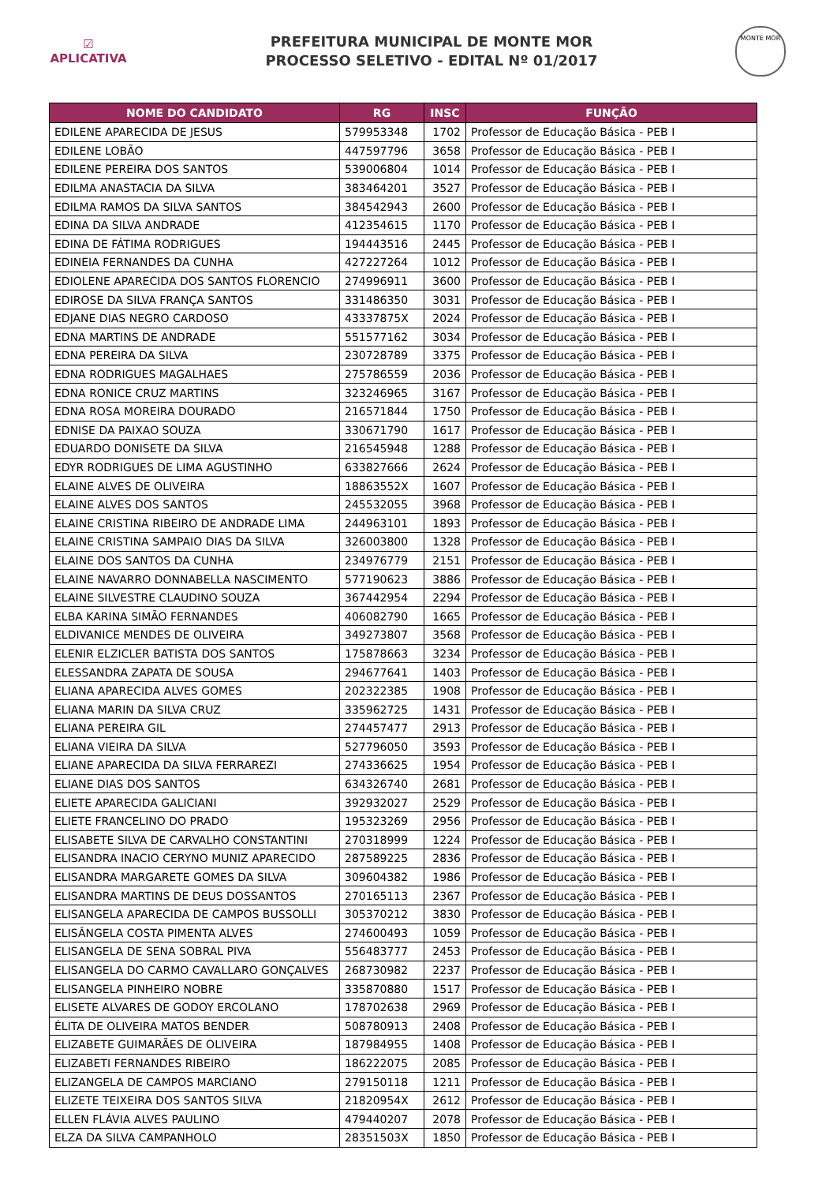☑
APLICATIVA
PREFEITURA MUNICIPAL DE MONTE MOR
PROCESSO SELETIVO - EDITAL Nº 01/2017
MONTE MOR
| NOME DO CANDIDATO | RG | INSC | FUNÇÃO |
| --- | --- | --- | --- |
| EDILENE APARECIDA DE JESUS | 579953348 | 1702 | Professor de Educação Básica - PEB I |
| EDILENE LOBÃO | 447597796 | 3658 | Professor de Educação Básica - PEB I |
| EDILENE PEREIRA DOS SANTOS | 539006804 | 1014 | Professor de Educação Básica - PEB I |
| EDILMA ANASTACIA DA SILVA | 383464201 | 3527 | Professor de Educação Básica - PEB I |
| EDILMA RAMOS DA SILVA SANTOS | 384542943 | 2600 | Professor de Educação Básica - PEB I |
| EDINA DA SILVA ANDRADE | 412354615 | 1170 | Professor de Educação Básica - PEB I |
| EDINA DE FÁTIMA RODRIGUES | 194443516 | 2445 | Professor de Educação Básica - PEB I |
| EDINEIA FERNANDES DA CUNHA | 427227264 | 1012 | Professor de Educação Básica - PEB I |
| EDIOLENE APARECIDA DOS SANTOS FLORENCIO | 274996911 | 3600 | Professor de Educação Básica - PEB I |
| EDIROSE DA SILVA FRANÇA SANTOS | 331486350 | 3031 | Professor de Educação Básica - PEB I |
| EDJANE DIAS NEGRO CARDOSO | 43337875X | 2024 | Professor de Educação Básica - PEB I |
| EDNA MARTINS DE ANDRADE | 551577162 | 3034 | Professor de Educação Básica - PEB I |
| EDNA PEREIRA DA SILVA | 230728789 | 3375 | Professor de Educação Básica - PEB I |
| EDNA RODRIGUES MAGALHAES | 275786559 | 2036 | Professor de Educação Básica - PEB I |
| EDNA RONICE CRUZ MARTINS | 323246965 | 3167 | Professor de Educação Básica - PEB I |
| EDNA ROSA MOREIRA DOURADO | 216571844 | 1750 | Professor de Educação Básica - PEB I |
| EDNISE DA PAIXAO SOUZA | 330671790 | 1617 | Professor de Educação Básica - PEB I |
| EDUARDO DONISETE DA SILVA | 216545948 | 1288 | Professor de Educação Básica - PEB I |
| EDYR RODRIGUES DE LIMA AGUSTINHO | 633827666 | 2624 | Professor de Educação Básica - PEB I |
| ELAINE ALVES DE OLIVEIRA | 18863552X | 1607 | Professor de Educação Básica - PEB I |
| ELAINE ALVES DOS SANTOS | 245532055 | 3968 | Professor de Educação Básica - PEB I |
| ELAINE CRISTINA RIBEIRO DE ANDRADE LIMA | 244963101 | 1893 | Professor de Educação Básica - PEB I |
| ELAINE CRISTINA SAMPAIO DIAS DA SILVA | 326003800 | 1328 | Professor de Educação Básica - PEB I |
| ELAINE DOS SANTOS DA CUNHA | 234976779 | 2151 | Professor de Educação Básica - PEB I |
| ELAINE NAVARRO DONNABELLA NASCIMENTO | 577190623 | 3886 | Professor de Educação Básica - PEB I |
| ELAINE SILVESTRE CLAUDINO SOUZA | 367442954 | 2294 | Professor de Educação Básica - PEB I |
| ELBA KARINA SIMÃO FERNANDES | 406082790 | 1665 | Professor de Educação Básica - PEB I |
| ELDIVANICE MENDES DE OLIVEIRA | 349273807 | 3568 | Professor de Educação Básica - PEB I |
| ELENIR ELZICLER BATISTA DOS SANTOS | 175878663 | 3234 | Professor de Educação Básica - PEB I |
| ELESSANDRA ZAPATA DE SOUSA | 294677641 | 1403 | Professor de Educação Básica - PEB I |
| ELIANA APARECIDA ALVES GOMES | 202322385 | 1908 | Professor de Educação Básica - PEB I |
| ELIANA MARIN DA SILVA CRUZ | 335962725 | 1431 | Professor de Educação Básica - PEB I |
| ELIANA PEREIRA GIL | 274457477 | 2913 | Professor de Educação Básica - PEB I |
| ELIANA VIEIRA DA SILVA | 527796050 | 3593 | Professor de Educação Básica - PEB I |
| ELIANE APARECIDA DA SILVA FERRAREZI | 274336625 | 1954 | Professor de Educação Básica - PEB I |
| ELIANE DIAS DOS SANTOS | 634326740 | 2681 | Professor de Educação Básica - PEB I |
| ELIETE APARECIDA GALICIANI | 392932027 | 2529 | Professor de Educação Básica - PEB I |
| ELIETE FRANCELINO DO PRADO | 195323269 | 2956 | Professor de Educação Básica - PEB I |
| ELISABETE SILVA DE CARVALHO CONSTANTINI | 270318999 | 1224 | Professor de Educação Básica - PEB I |
| ELISANDRA INACIO CERYNO MUNIZ APARECIDO | 287589225 | 2836 | Professor de Educação Básica - PEB I |
| ELISANDRA MARGARETE GOMES DA SILVA | 309604382 | 1986 | Professor de Educação Básica - PEB I |
| ELISANDRA MARTINS DE DEUS DOSSANTOS | 270165113 | 2367 | Professor de Educação Básica - PEB I |
| ELISANGELA APARECIDA DE CAMPOS BUSSOLLI | 305370212 | 3830 | Professor de Educação Básica - PEB I |
| ELISÂNGELA COSTA PIMENTA ALVES | 274600493 | 1059 | Professor de Educação Básica - PEB I |
| ELISANGELA DE SENA SOBRAL PIVA | 556483777 | 2453 | Professor de Educação Básica - PEB I |
| ELISANGELA DO CARMO CAVALLARO GONÇALVES | 268730982 | 2237 | Professor de Educação Básica - PEB I |
| ELISANGELA PINHEIRO NOBRE | 335870880 | 1517 | Professor de Educação Básica - PEB I |
| ELISETE ALVARES DE GODOY ERCOLANO | 178702638 | 2969 | Professor de Educação Básica - PEB I |
| ÉLITA DE OLIVEIRA MATOS BENDER | 508780913 | 2408 | Professor de Educação Básica - PEB I |
| ELIZABETE GUIMARÃES DE OLIVEIRA | 187984955 | 1408 | Professor de Educação Básica - PEB I |
| ELIZABETI FERNANDES RIBEIRO | 186222075 | 2085 | Professor de Educação Básica - PEB I |
| ELIZANGELA DE CAMPOS MARCIANO | 279150118 | 1211 | Professor de Educação Básica - PEB I |
| ELIZETE TEIXEIRA DOS SANTOS SILVA | 21820954X | 2612 | Professor de Educação Básica - PEB I |
| ELLEN FLÁVIA ALVES PAULINO | 479440207 | 2078 | Professor de Educação Básica - PEB I |
| ELZA DA SILVA CAMPANHOLO | 28351503X | 1850 | Professor de Educação Básica - PEB I |